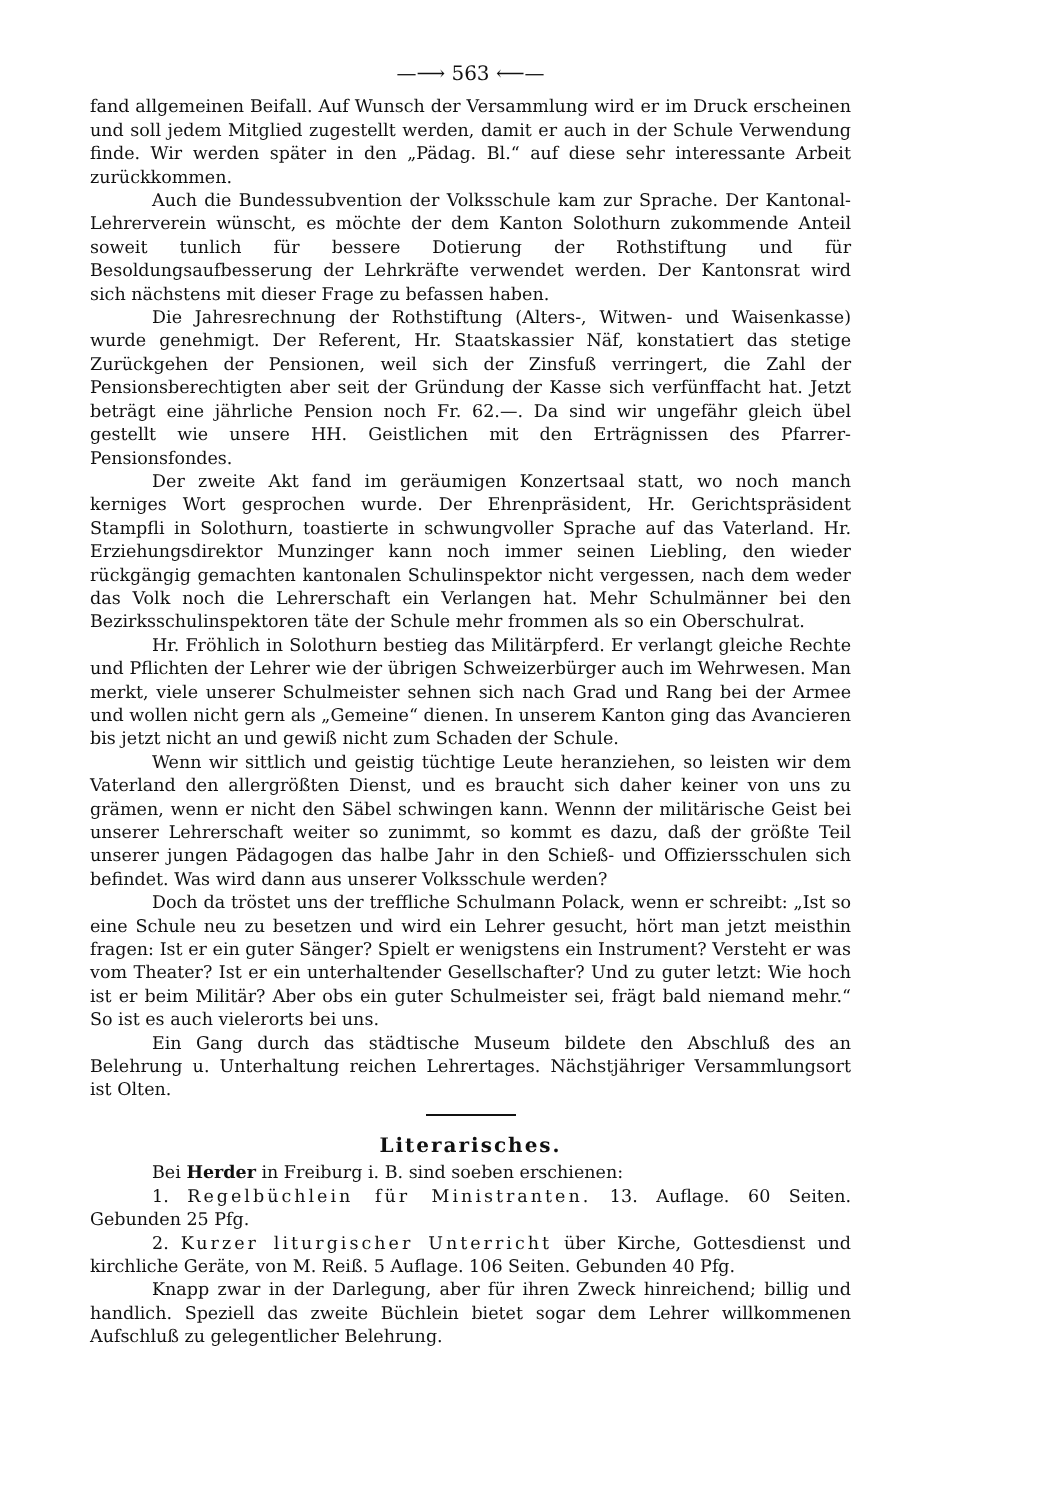—⟶ 563 ⟵—
fand allgemeinen Beifall. Auf Wunsch der Versammlung wird er im Druck erscheinen und soll jedem Mitglied zugestellt werden, damit er auch in der Schule Verwendung finde. Wir werden später in den „Pädag. Bl.“ auf diese sehr interessante Arbeit zurückkommen.
Auch die Bundessubvention der Volksschule kam zur Sprache. Der Kantonal-Lehrerverein wünscht, es möchte der dem Kanton Solothurn zukommende Anteil soweit tunlich für bessere Dotierung der Rothstiftung und für Besoldungsaufbesserung der Lehrkräfte verwendet werden. Der Kantonsrat wird sich nächstens mit dieser Frage zu befassen haben.
Die Jahresrechnung der Rothstiftung (Alters-, Witwen- und Waisenkasse) wurde genehmigt. Der Referent, Hr. Staatskassier Näf, konstatiert das stetige Zurückgehen der Pensionen, weil sich der Zinsfuß verringert, die Zahl der Pensionsberechtigten aber seit der Gründung der Kasse sich verfünffacht hat. Jetzt beträgt eine jährliche Pension noch Fr. 62.—. Da sind wir ungefähr gleich übel gestellt wie unsere HH. Geistlichen mit den Erträgnissen des Pfarrer-Pensionsfondes.
Der zweite Akt fand im geräumigen Konzertsaal statt, wo noch manch kerniges Wort gesprochen wurde. Der Ehrenpräsident, Hr. Gerichtspräsident Stampfli in Solothurn, toastierte in schwungvoller Sprache auf das Vaterland. Hr. Erziehungsdirektor Munzinger kann noch immer seinen Liebling, den wieder rückgängig gemachten kantonalen Schulinspektor nicht vergessen, nach dem weder das Volk noch die Lehrerschaft ein Verlangen hat. Mehr Schulmänner bei den Bezirksschulinspektoren täte der Schule mehr frommen als so ein Oberschulrat.
Hr. Fröhlich in Solothurn bestieg das Militärpferd. Er verlangt gleiche Rechte und Pflichten der Lehrer wie der übrigen Schweizerbürger auch im Wehrwesen. Man merkt, viele unserer Schulmeister sehnen sich nach Grad und Rang bei der Armee und wollen nicht gern als „Gemeine“ dienen. In unserem Kanton ging das Avancieren bis jetzt nicht an und gewiß nicht zum Schaden der Schule.
Wenn wir sittlich und geistig tüchtige Leute heranziehen, so leisten wir dem Vaterland den allergrößten Dienst, und es braucht sich daher keiner von uns zu grämen, wenn er nicht den Säbel schwingen kann. Wennn der militärische Geist bei unserer Lehrerschaft weiter so zunimmt, so kommt es dazu, daß der größte Teil unserer jungen Pädagogen das halbe Jahr in den Schieß- und Offiziersschulen sich befindet. Was wird dann aus unserer Volksschule werden?
Doch da tröstet uns der treffliche Schulmann Polack, wenn er schreibt: „Ist so eine Schule neu zu besetzen und wird ein Lehrer gesucht, hört man jetzt meisthin fragen: Ist er ein guter Sänger? Spielt er wenigstens ein Instrument? Versteht er was vom Theater? Ist er ein unterhaltender Gesellschafter? Und zu guter letzt: Wie hoch ist er beim Militär? Aber obs ein guter Schulmeister sei, frägt bald niemand mehr.“ So ist es auch vielerorts bei uns.
Ein Gang durch das städtische Museum bildete den Abschluß des an Belehrung u. Unterhaltung reichen Lehrertages. Nächstjähriger Versammlungsort ist Olten.
Literarisches.
Bei Herder in Freiburg i. B. sind soeben erschienen:
1. Regelbüchlein für Ministranten. 13. Auflage. 60 Seiten. Gebunden 25 Pfg.
2. Kurzer liturgischer Unterricht über Kirche, Gottesdienst und kirchliche Geräte, von M. Reiß. 5 Auflage. 106 Seiten. Gebunden 40 Pfg.
Knapp zwar in der Darlegung, aber für ihren Zweck hinreichend; billig und handlich. Speziell das zweite Büchlein bietet sogar dem Lehrer willkommenen Aufschluß zu gelegentlicher Belehrung.